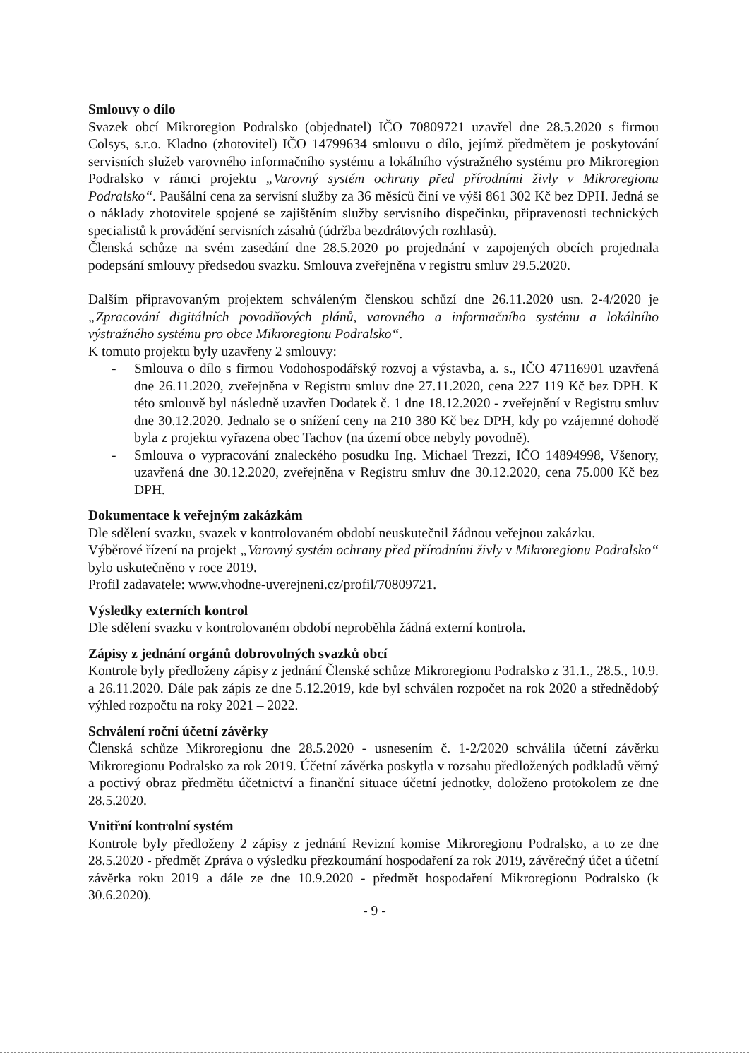Smlouvy o dílo
Svazek obcí Mikroregion Podralsko (objednatel) IČO 70809721 uzavřel dne 28.5.2020 s firmou Colsys, s.r.o. Kladno (zhotovitel) IČO 14799634 smlouvu o dílo, jejímž předmětem je poskytování servisních služeb varovného informačního systému a lokálního výstražného systému pro Mikroregion Podralsko v rámci projektu „Varovný systém ochrany před přírodními živly v Mikroregionu Podralsko“. Paušální cena za servisní služby za 36 měsíců činí ve výši 861 302 Kč bez DPH. Jedná se o náklady zhotovitele spojené se zajištěním služby servisního dispečinku, připravenosti technických specialistů k provádění servisních zásahů (údržba bezdrátových rozhlasů).
Členská schůze na svém zasedání dne 28.5.2020 po projednání v zapojených obcích projednala podepsání smlouvy předsedou svazku. Smlouva zveřejněna v registru smluv 29.5.2020.
Dalším připravovaným projektem schváleným členskou schůzí dne 26.11.2020 usn. 2-4/2020 je „Zpracování digitálních povodňových plánů, varovného a informačního systému a lokálního výstražného systému pro obce Mikroregionu Podralsko“.
K tomuto projektu byly uzavřeny 2 smlouvy:
- Smlouva o dílo s firmou Vodohospodářský rozvoj a výstavba, a. s., IČO 47116901 uzavřená dne 26.11.2020, zveřejněna v Registru smluv dne 27.11.2020, cena 227 119 Kč bez DPH. K této smlouvě byl následně uzavřen Dodatek č. 1 dne 18.12.2020 - zveřejnění v Registru smluv dne 30.12.2020. Jednalo se o snížení ceny na 210 380 Kč bez DPH, kdy po vzájemné dohodě byla z projektu vyřazena obec Tachov (na území obce nebyly povodně).
- Smlouva o vypracování znaleckého posudku Ing. Michael Trezzi, IČO 14894998, Všenory, uzavřená dne 30.12.2020, zveřejněna v Registru smluv dne 30.12.2020, cena 75.000 Kč bez DPH.
Dokumentace k veřejným zakázkám
Dle sdělení svazku, svazek v kontrolovaném období neuskutečnil žádnou veřejnou zakázku.
Výběrové řízení na projekt „Varovný systém ochrany před přírodními živly v Mikroregionu Podralsko“ bylo uskutečněno v roce 2019.
Profil zadavatele: www.vhodne-uverejneni.cz/profil/70809721.
Výsledky externích kontrol
Dle sdělení svazku v kontrolovaném období neproběhla žádná externí kontrola.
Zápisy z jednání orgánů dobrovolných svazků obcí
Kontrole byly předloženy zápisy z jednání Členské schůze Mikroregionu Podralsko z 31.1., 28.5., 10.9. a 26.11.2020. Dále pak zápis ze dne 5.12.2019, kde byl schválen rozpočet na rok 2020 a střednědobý výhled rozpočtu na roky 2021 – 2022.
Schválení roční účetní závěrky
Členská schůze Mikroregionu dne 28.5.2020 - usnesením č. 1-2/2020 schválila účetní závěrku Mikroregionu Podralsko za rok 2019. Účetní závěrka poskytla v rozsahu předložených podkladů věrný a poctivý obraz předmětu účetnictví a finanční situace účetní jednotky, doloženo protokolem ze dne 28.5.2020.
Vnitřní kontrolní systém
Kontrole byly předloženy 2 zápisy z jednání Revizní komise Mikroregionu Podralsko, a to ze dne 28.5.2020 - předmět Zpráva o výsledku přezkoumání hospodaření za rok 2019, závěrečný účet a účetní závěrka roku 2019 a dále ze dne 10.9.2020 - předmět hospodaření Mikroregionu Podralsko (k 30.6.2020).
- 9 -